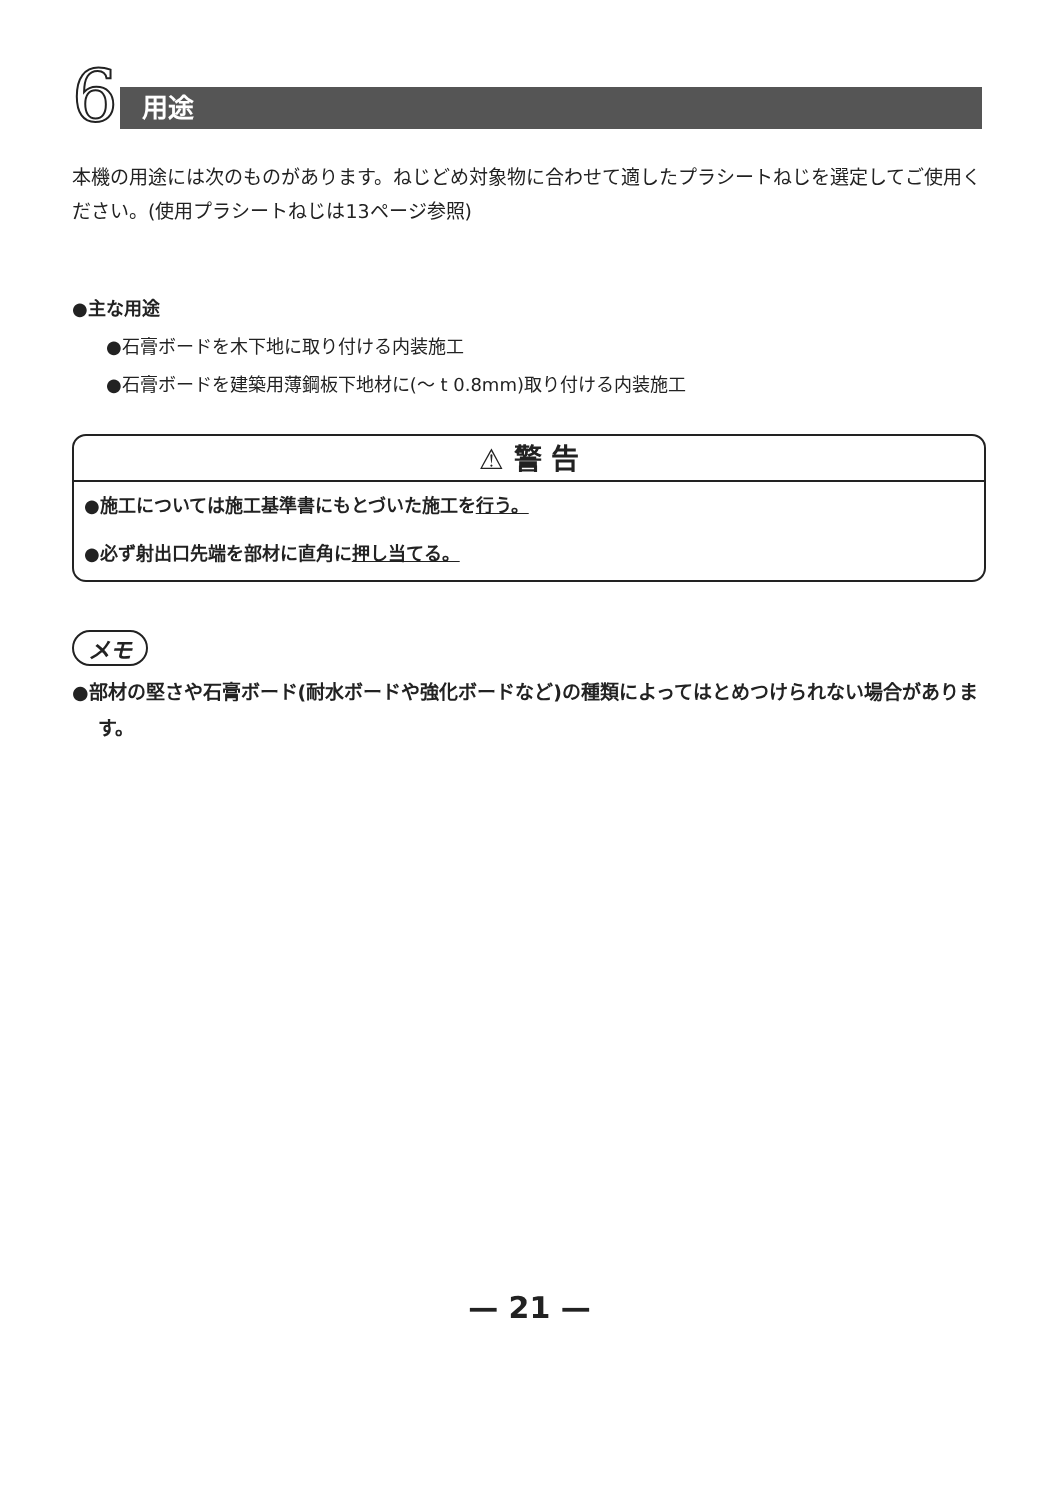6
用途
本機の用途には次のものがあります。ねじどめ対象物に合わせて適したプラシートねじを選定してご使用ください。(使用プラシートねじは13ページ参照)
●主な用途
●石膏ボードを木下地に取り付ける内装施工
●石膏ボードを建築用薄鋼板下地材に(～ t 0.8mm)取り付ける内装施工
⚠ 警 告
●施工については施工基準書にもとづいた施工を行う。
●必ず射出口先端を部材に直角に押し当てる。
メモ
●部材の堅さや石膏ボード(耐水ボードや強化ボードなど)の種類によってはとめつけられない場合があります。
— 21 —